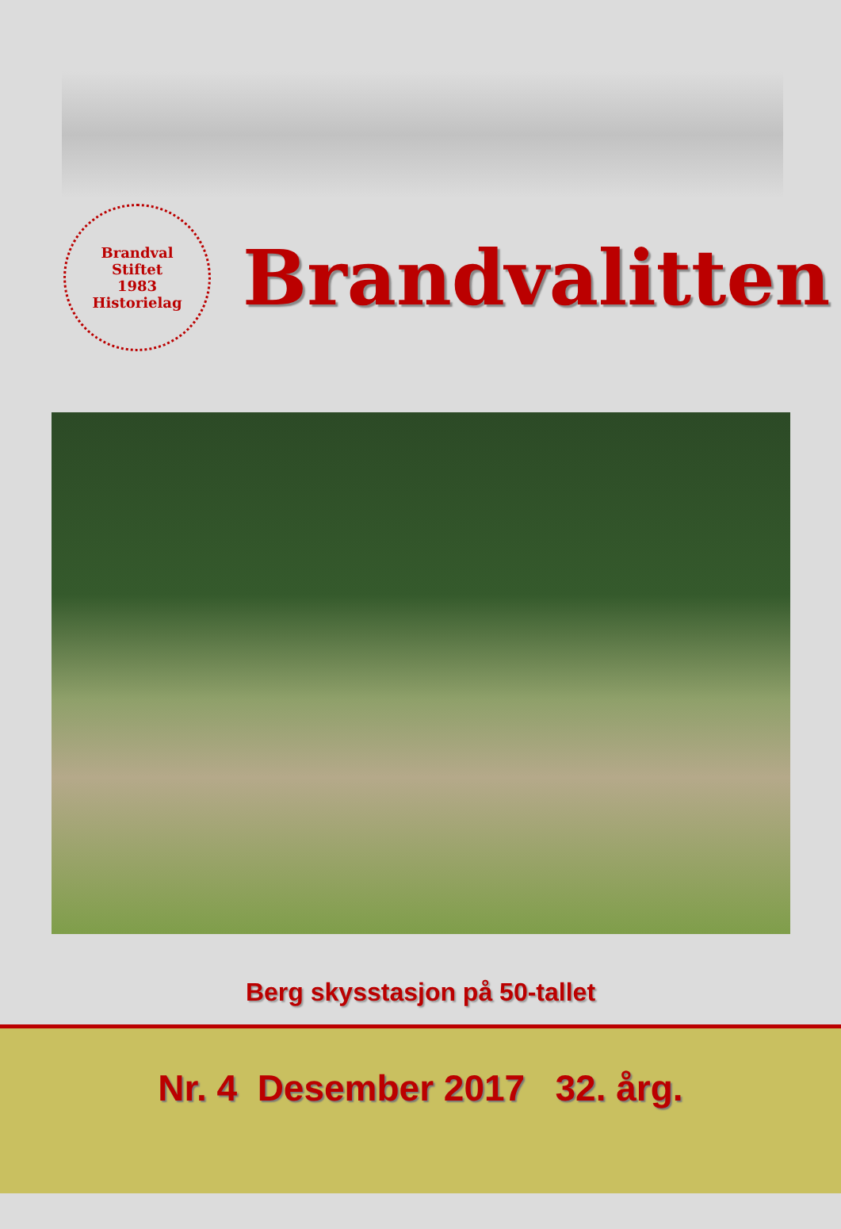Brandval
Stiftet
1983
Historielag
Brandvalitten
Berg skysstasjon på 50-tallet
Nr. 4 Desember 2017 32. årg.